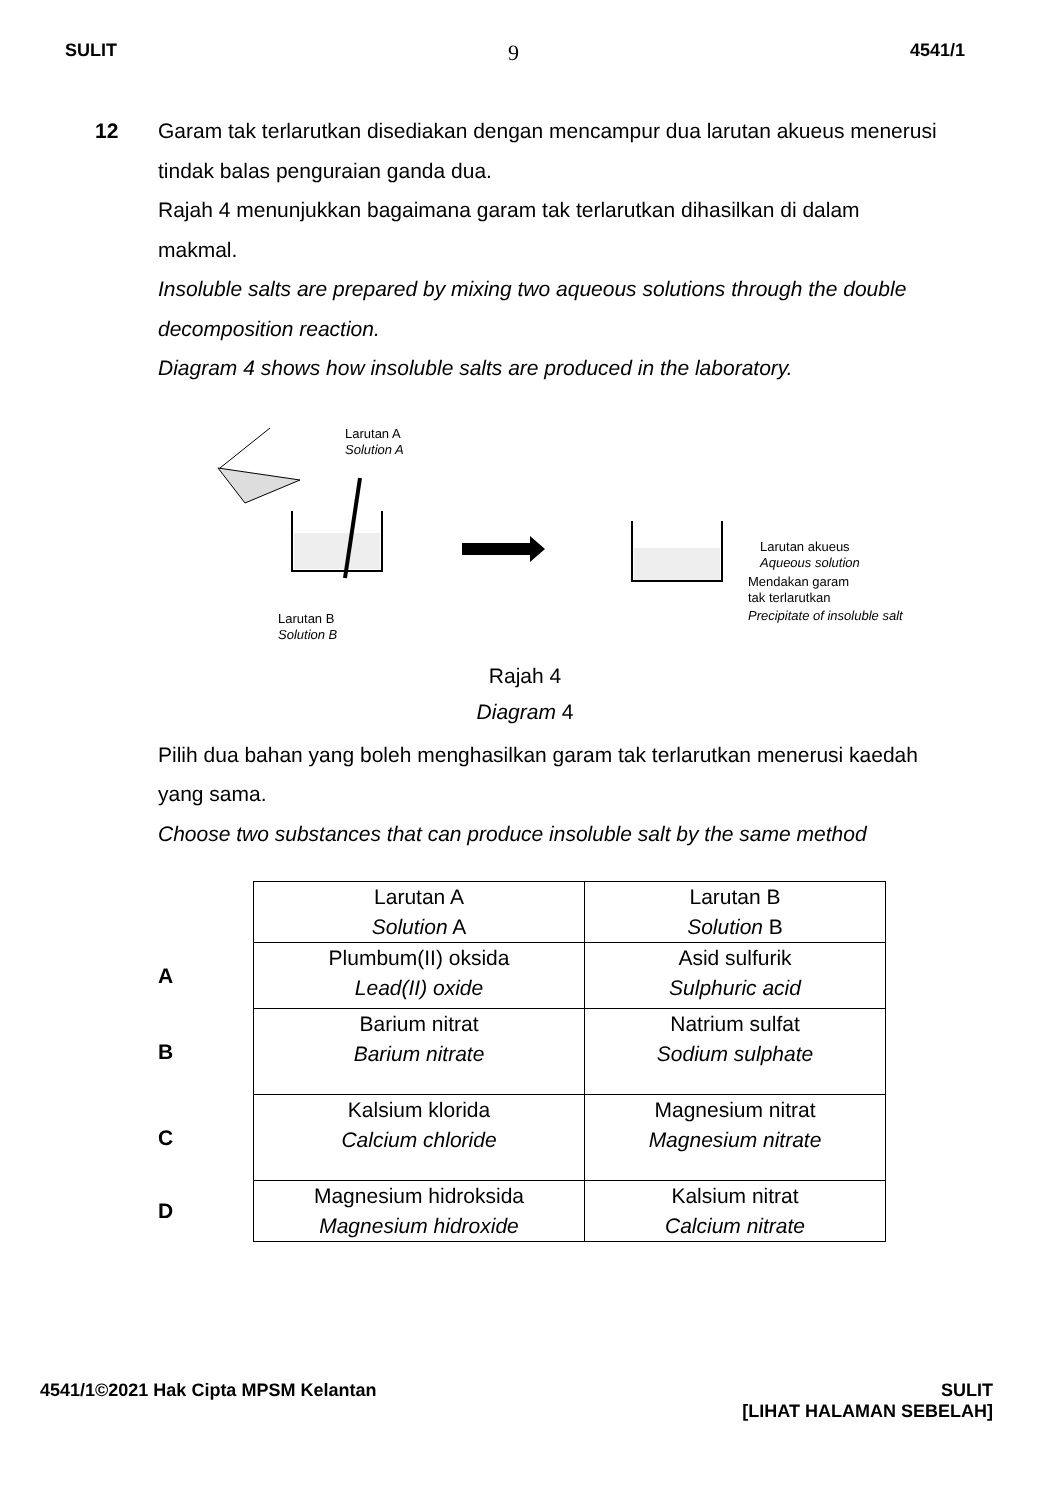SULIT 9 4541/1
12 Garam tak terlarutkan disediakan dengan mencampur dua larutan akueus menerusi tindak balas penguraian ganda dua.
Rajah 4 menunjukkan bagaimana garam tak terlarutkan dihasilkan di dalam makmal.
Insoluble salts are prepared by mixing two aqueous solutions through the double decomposition reaction.
Diagram 4 shows how insoluble salts are produced in the laboratory.
Larutan A
Solution A
Larutan B
Solution B
Larutan akueus
Aqueous solution
Mendakan garam
tak terlarutkan
Precipitate of insoluble salt
Rajah 4
Diagram 4
Pilih dua bahan yang boleh menghasilkan garam tak terlarutkan menerusi kaedah yang sama.
Choose two substances that can produce insoluble salt by the same method
| | Larutan A Solution A | Larutan B Solution B |
| A | Plumbum(II) oksida Lead(II) oxide | Asid sulfurik Sulphuric acid |
| B | Barium nitrat Barium nitrate | Natrium sulfat Sodium sulphate |
| C | Kalsium klorida Calcium chloride | Magnesium nitrat Magnesium nitrate |
| D | Magnesium hidroksida Magnesium hidroxide | Kalsium nitrat Calcium nitrate |
4541/1©2021 Hak Cipta MPSM Kelantan SULIT
[LIHAT HALAMAN SEBELAH]